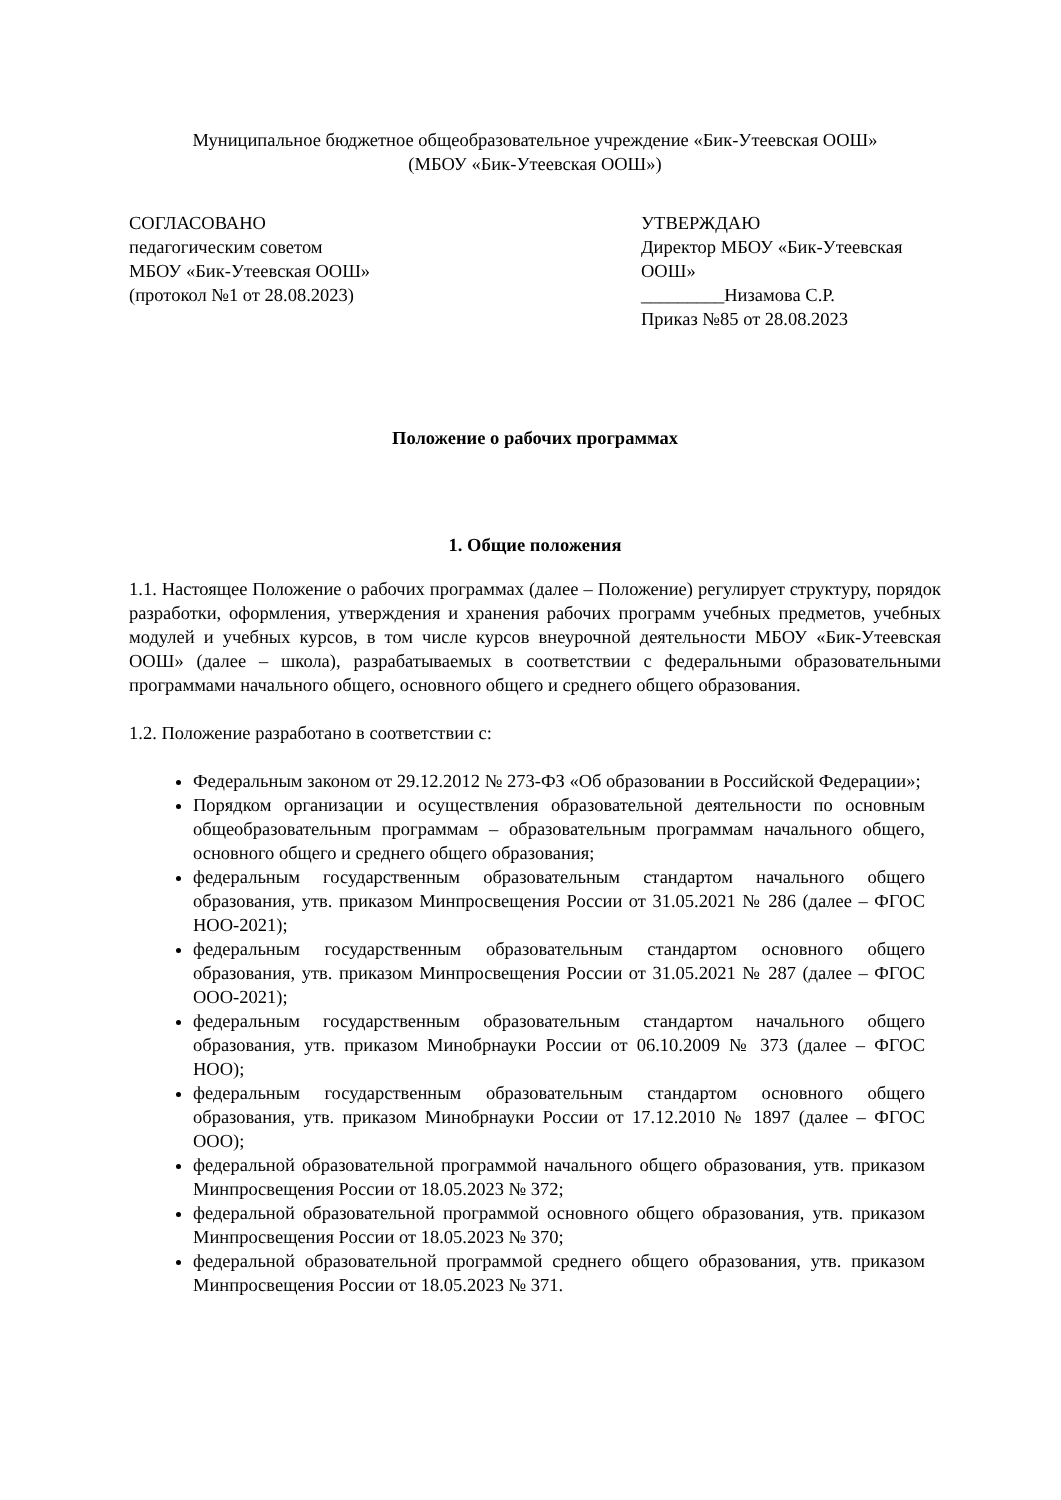Муниципальное бюджетное общеобразовательное учреждение «Бик-Утеевская ООШ»
(МБОУ «Бик-Утеевская ООШ»)
СОГЛАСОВАНО
педагогическим советом
МБОУ «Бик-Утеевская ООШ»
(протокол №1 от 28.08.2023)
УТВЕРЖДАЮ
Директор МБОУ «Бик-Утеевская ООШ»
_________Низамова С.Р.
Приказ №85 от 28.08.2023
Положение о рабочих программах
1. Общие положения
1.1. Настоящее Положение о рабочих программах (далее – Положение) регулирует структуру, порядок разработки, оформления, утверждения и хранения рабочих программ учебных предметов, учебных модулей и учебных курсов, в том числе курсов внеурочной деятельности МБОУ «Бик-Утеевская ООШ» (далее – школа), разрабатываемых в соответствии с федеральными образовательными программами начального общего, основного общего и среднего общего образования.
1.2. Положение разработано в соответствии с:
Федеральным законом от 29.12.2012 № 273-ФЗ «Об образовании в Российской Федерации»;
Порядком организации и осуществления образовательной деятельности по основным общеобразовательным программам – образовательным программам начального общего, основного общего и среднего общего образования;
федеральным государственным образовательным стандартом начального общего образования, утв. приказом Минпросвещения России от 31.05.2021 № 286 (далее – ФГОС НОО-2021);
федеральным государственным образовательным стандартом основного общего образования, утв. приказом Минпросвещения России от 31.05.2021 № 287 (далее – ФГОС ООО-2021);
федеральным государственным образовательным стандартом начального общего образования, утв. приказом Минобрнауки России от 06.10.2009 № 373 (далее – ФГОС НОО);
федеральным государственным образовательным стандартом основного общего образования, утв. приказом Минобрнауки России от 17.12.2010 № 1897 (далее – ФГОС ООО);
федеральной образовательной программой начального общего образования, утв. приказом Минпросвещения России от 18.05.2023 № 372;
федеральной образовательной программой основного общего образования, утв. приказом Минпросвещения России от 18.05.2023 № 370;
федеральной образовательной программой среднего общего образования, утв. приказом Минпросвещения России от 18.05.2023 № 371.